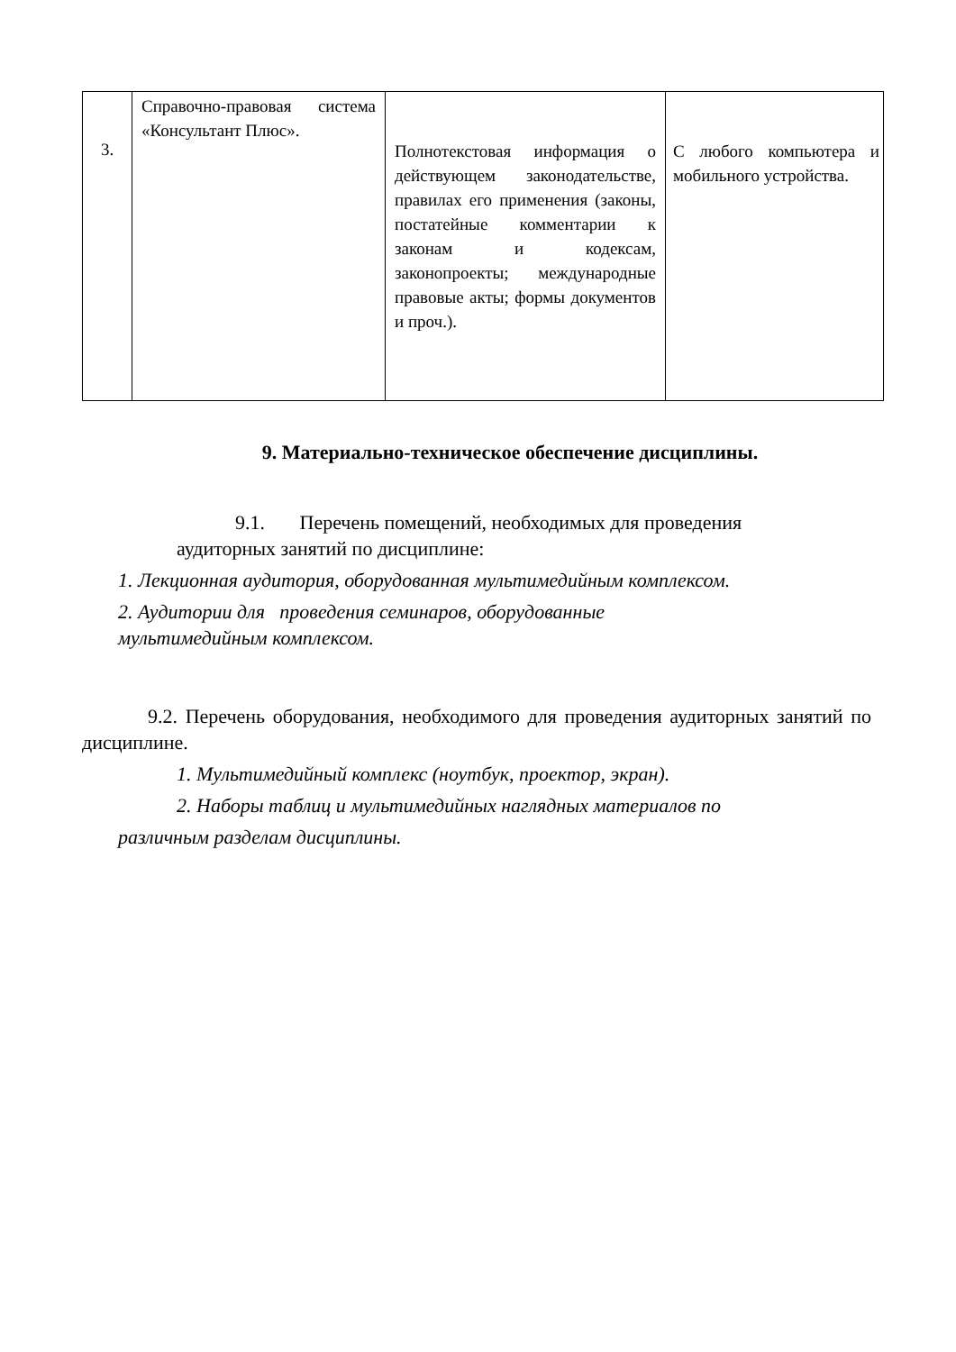| 3. | Справочно-правовая система «Консультант Плюс». | Полнотекстовая информация о действующем законодательстве, правилах его применения (законы, постатейные комментарии к законам и кодексам, законопроекты; международные правовые акты; формы документов и проч.). | С любого компьютера и мобильного устройства. |
9. Материально-техническое обеспечение дисциплины.
9.1. Перечень помещений, необходимых для проведения
аудиторных занятий по дисциплине:
1. Лекционная аудитория, оборудованная мультимедийным комплексом.
2. Аудитории для проведения семинаров, оборудованные
мультимедийным комплексом.
9.2. Перечень оборудования, необходимого для проведения аудиторных занятий по дисциплине.
1. Мультимедийный комплекс (ноутбук, проектор, экран).
2. Наборы таблиц и мультимедийных наглядных материалов по
различным разделам дисциплины.